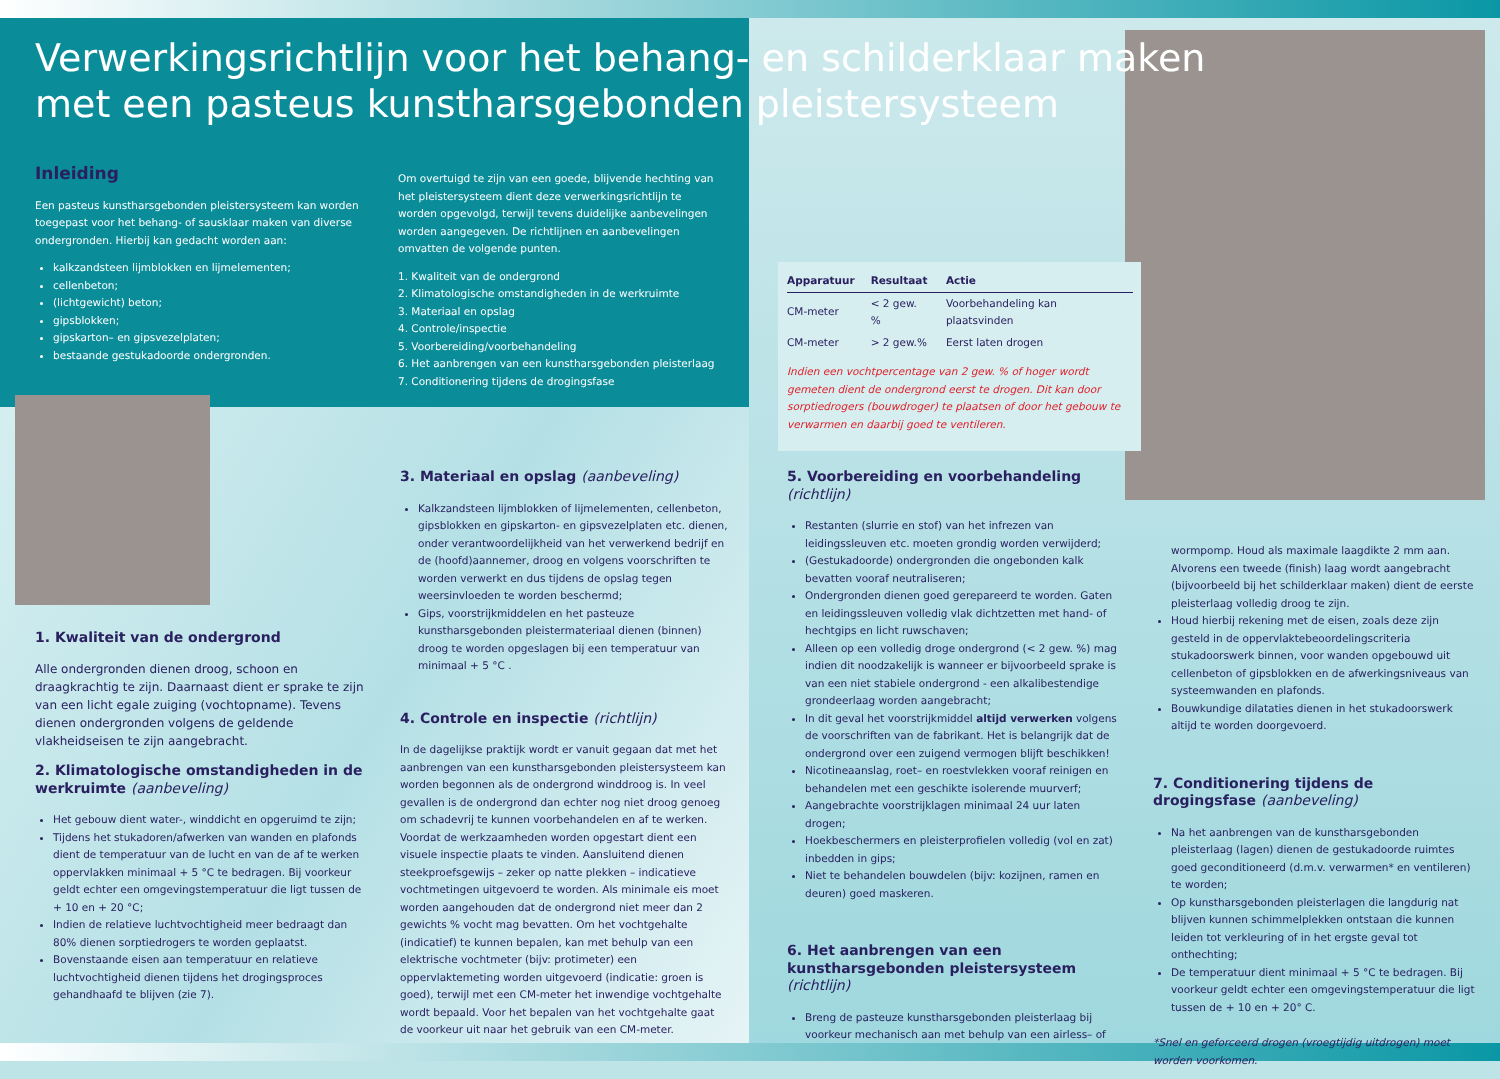Verwerkingsrichtlijn voor het behang- en schilderklaar maken
met een pasteus kunstharsgebonden pleistersysteem
Inleiding
Een pasteus kunstharsgebonden pleistersysteem kan worden toegepast voor het behang- of sausklaar maken van diverse ondergronden. Hierbij kan gedacht worden aan:
kalkzandsteen lijmblokken en lijmelementen;
cellenbeton;
(lichtgewicht) beton;
gipsblokken;
gipskarton– en gipsvezelplaten;
bestaande gestukadoorde ondergronden.
Om overtuigd te zijn van een goede, blijvende hechting van het pleistersysteem dient deze verwerkingsrichtlijn te worden opgevolgd, terwijl tevens duidelijke aanbevelingen worden aangegeven. De richtlijnen en aanbevelingen omvatten de volgende punten.
1. Kwaliteit van de ondergrond
2. Klimatologische omstandigheden in de werkruimte
3. Materiaal en opslag
4. Controle/inspectie
5. Voorbereiding/voorbehandeling
6. Het aanbrengen van een kunstharsgebonden pleisterlaag
7. Conditionering tijdens de drogingsfase
| Apparatuur | Resultaat | Actie |
| --- | --- | --- |
| CM-meter | < 2 gew. % | Voorbehandeling kan plaatsvinden |
| CM-meter | > 2 gew.% | Eerst laten drogen |
Indien een vochtpercentage van 2 gew. % of hoger wordt gemeten dient de ondergrond eerst te drogen. Dit kan door sorptiedrogers (bouwdroger) te plaatsen of door het gebouw te verwarmen en daarbij goed te ventileren.
1. Kwaliteit van de ondergrond
Alle ondergronden dienen droog, schoon en draagkrachtig te zijn. Daarnaast dient er sprake te zijn van een licht egale zuiging (vochtopname). Tevens dienen ondergronden volgens de geldende vlakheidseisen te zijn aangebracht.
2. Klimatologische omstandigheden in de werkruimte (aanbeveling)
Het gebouw dient water-, winddicht en opgeruimd te zijn;
Tijdens het stukadoren/afwerken van wanden en plafonds dient de temperatuur van de lucht en van de af te werken oppervlakken minimaal + 5 °C te bedragen. Bij voorkeur geldt echter een omgevingstemperatuur die ligt tussen de + 10 en + 20 °C;
Indien de relatieve luchtvochtigheid meer bedraagt dan 80% dienen sorptiedrogers te worden geplaatst.
Bovenstaande eisen aan temperatuur en relatieve luchtvochtigheid dienen tijdens het drogingsproces gehandhaafd te blijven (zie 7).
3. Materiaal en opslag (aanbeveling)
Kalkzandsteen lijmblokken of lijmelementen, cellenbeton, gipsblokken en gipskarton- en gipsvezelplaten etc. dienen, onder verantwoordelijkheid van het verwerkend bedrijf en de (hoofd)aannemer, droog en volgens voorschriften te worden verwerkt en dus tijdens de opslag tegen weersinvloeden te worden beschermd;
Gips, voorstrijkmiddelen en het pasteuze kunstharsgebonden pleistermateriaal dienen (binnen) droog te worden opgeslagen bij een temperatuur van minimaal + 5 °C .
4. Controle en inspectie (richtlijn)
In de dagelijkse praktijk wordt er vanuit gegaan dat met het aanbrengen van een kunstharsgebonden pleistersysteem kan worden begonnen als de ondergrond winddroog is. In veel gevallen is de ondergrond dan echter nog niet droog genoeg om schadevrij te kunnen voorbehandelen en af te werken. Voordat de werkzaamheden worden opgestart dient een visuele inspectie plaats te vinden. Aansluitend dienen steekproefsgewijs – zeker op natte plekken – indicatieve vochtmetingen uitgevoerd te worden. Als minimale eis moet worden aangehouden dat de ondergrond niet meer dan 2 gewichts % vocht mag bevatten. Om het vochtgehalte (indicatief) te kunnen bepalen, kan met behulp van een elektrische vochtmeter (bijv: protimeter) een oppervlaktemeting worden uitgevoerd (indicatie: groen is goed), terwijl met een CM-meter het inwendige vochtgehalte wordt bepaald. Voor het bepalen van het vochtgehalte gaat de voorkeur uit naar het gebruik van een CM-meter.
5. Voorbereiding en voorbehandeling (richtlijn)
Restanten (slurrie en stof) van het infrezen van leidingssleuven etc. moeten grondig worden verwijderd;
(Gestukadoorde) ondergronden die ongebonden kalk bevatten vooraf neutraliseren;
Ondergronden dienen goed gerepareerd te worden. Gaten en leidingssleuven volledig vlak dichtzetten met hand- of hechtgips en licht ruwschaven;
Alleen op een volledig droge ondergrond (< 2 gew. %) mag indien dit noodzakelijk is wanneer er bijvoorbeeld sprake is van een niet stabiele ondergrond - een alkalibestendige grondeerlaag worden aangebracht;
In dit geval het voorstrijkmiddel altijd verwerken volgens de voorschriften van de fabrikant. Het is belangrijk dat de ondergrond over een zuigend vermogen blijft beschikken!
Nicotineaanslag, roet– en roestvlekken vooraf reinigen en behandelen met een geschikte isolerende muurverf;
Aangebrachte voorstrijklagen minimaal 24 uur laten drogen;
Hoekbeschermers en pleisterprofielen volledig (vol en zat) inbedden in gips;
Niet te behandelen bouwdelen (bijv: kozijnen, ramen en deuren) goed maskeren.
6. Het aanbrengen van een kunstharsgebonden pleistersysteem (richtlijn)
Breng de pasteuze kunstharsgebonden pleisterlaag bij voorkeur mechanisch aan met behulp van een airless– of
wormpomp. Houd als maximale laagdikte 2 mm aan. Alvorens een tweede (finish) laag wordt aangebracht (bijvoorbeeld bij het schilderklaar maken) dient de eerste pleisterlaag volledig droog te zijn.
Houd hierbij rekening met de eisen, zoals deze zijn gesteld in de oppervlaktebeoordelingscriteria stukadoorswerk binnen, voor wanden opgebouwd uit cellenbeton of gipsblokken en de afwerkingsniveaus van systeemwanden en plafonds.
Bouwkundige dilataties dienen in het stukadoorswerk altijd te worden doorgevoerd.
7. Conditionering tijdens de drogingsfase (aanbeveling)
Na het aanbrengen van de kunstharsgebonden pleisterlaag (lagen) dienen de gestukadoorde ruimtes goed geconditioneerd (d.m.v. verwarmen* en ventileren) te worden;
Op kunstharsgebonden pleisterlagen die langdurig nat blijven kunnen schimmelplekken ontstaan die kunnen leiden tot verkleuring of in het ergste geval tot onthechting;
De temperatuur dient minimaal + 5 °C te bedragen. Bij voorkeur geldt echter een omgevingstemperatuur die ligt tussen de + 10 en + 20° C.
*Snel en geforceerd drogen (vroegtijdig uitdrogen) moet worden voorkomen.